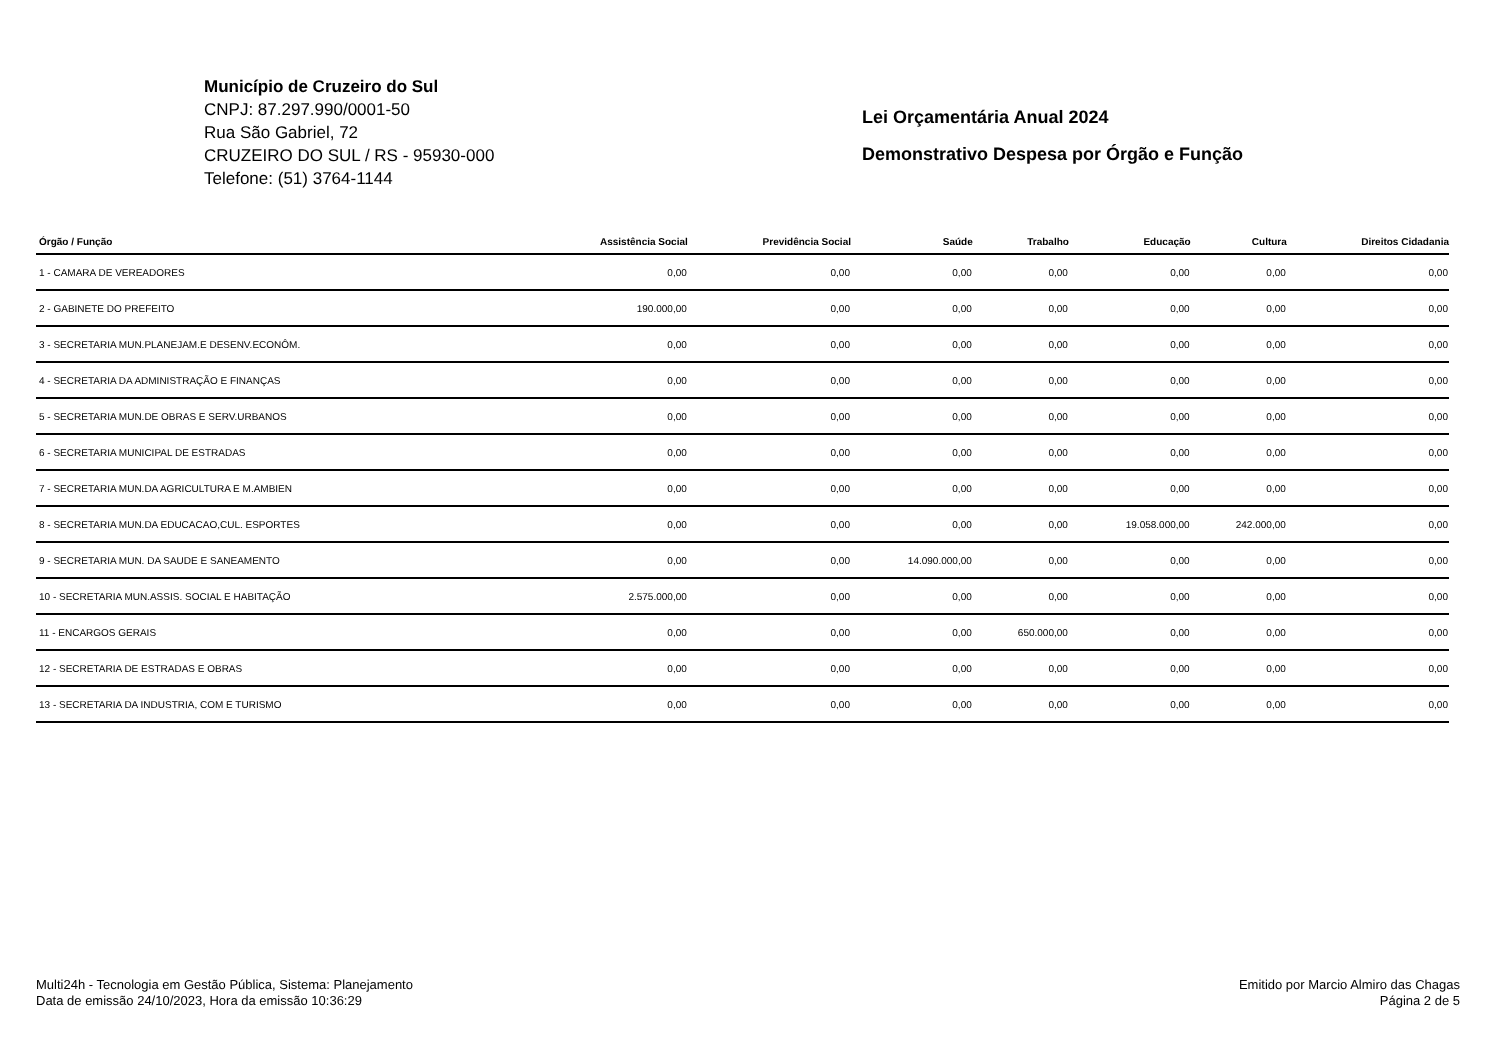Município de Cruzeiro do Sul
CNPJ: 87.297.990/0001-50
Rua São Gabriel, 72
CRUZEIRO DO SUL / RS - 95930-000
Telefone: (51) 3764-1144
Lei Orçamentária Anual 2024
Demonstrativo Despesa por Órgão e Função
| Órgão / Função | Assistência Social | Previdência Social | Saúde | Trabalho | Educação | Cultura | Direitos Cidadania |
| --- | --- | --- | --- | --- | --- | --- | --- |
| 1 - CAMARA DE VEREADORES | 0,00 | 0,00 | 0,00 | 0,00 | 0,00 | 0,00 | 0,00 |
| 2 - GABINETE DO PREFEITO | 190.000,00 | 0,00 | 0,00 | 0,00 | 0,00 | 0,00 | 0,00 |
| 3 - SECRETARIA MUN.PLANEJAM.E DESENV.ECONÔM. | 0,00 | 0,00 | 0,00 | 0,00 | 0,00 | 0,00 | 0,00 |
| 4 - SECRETARIA DA ADMINISTRAÇÃO E FINANÇAS | 0,00 | 0,00 | 0,00 | 0,00 | 0,00 | 0,00 | 0,00 |
| 5 - SECRETARIA MUN.DE OBRAS E SERV.URBANOS | 0,00 | 0,00 | 0,00 | 0,00 | 0,00 | 0,00 | 0,00 |
| 6 - SECRETARIA MUNICIPAL DE ESTRADAS | 0,00 | 0,00 | 0,00 | 0,00 | 0,00 | 0,00 | 0,00 |
| 7 - SECRETARIA MUN.DA AGRICULTURA E M.AMBIEN | 0,00 | 0,00 | 0,00 | 0,00 | 0,00 | 0,00 | 0,00 |
| 8 - SECRETARIA MUN.DA EDUCACAO,CUL. ESPORTES | 0,00 | 0,00 | 0,00 | 0,00 | 19.058.000,00 | 242.000,00 | 0,00 |
| 9 - SECRETARIA MUN. DA SAUDE E SANEAMENTO | 0,00 | 0,00 | 14.090.000,00 | 0,00 | 0,00 | 0,00 | 0,00 |
| 10 - SECRETARIA MUN.ASSIS. SOCIAL E HABITAÇÃO | 2.575.000,00 | 0,00 | 0,00 | 0,00 | 0,00 | 0,00 | 0,00 |
| 11 - ENCARGOS GERAIS | 0,00 | 0,00 | 0,00 | 650.000,00 | 0,00 | 0,00 | 0,00 |
| 12 - SECRETARIA DE ESTRADAS E OBRAS | 0,00 | 0,00 | 0,00 | 0,00 | 0,00 | 0,00 | 0,00 |
| 13 - SECRETARIA DA INDUSTRIA, COM E TURISMO | 0,00 | 0,00 | 0,00 | 0,00 | 0,00 | 0,00 | 0,00 |
Multi24h - Tecnologia em Gestão Pública, Sistema: Planejamento
Data de emissão 24/10/2023, Hora da emissão 10:36:29
Emitido por Marcio Almiro das Chagas
Página 2 de 5